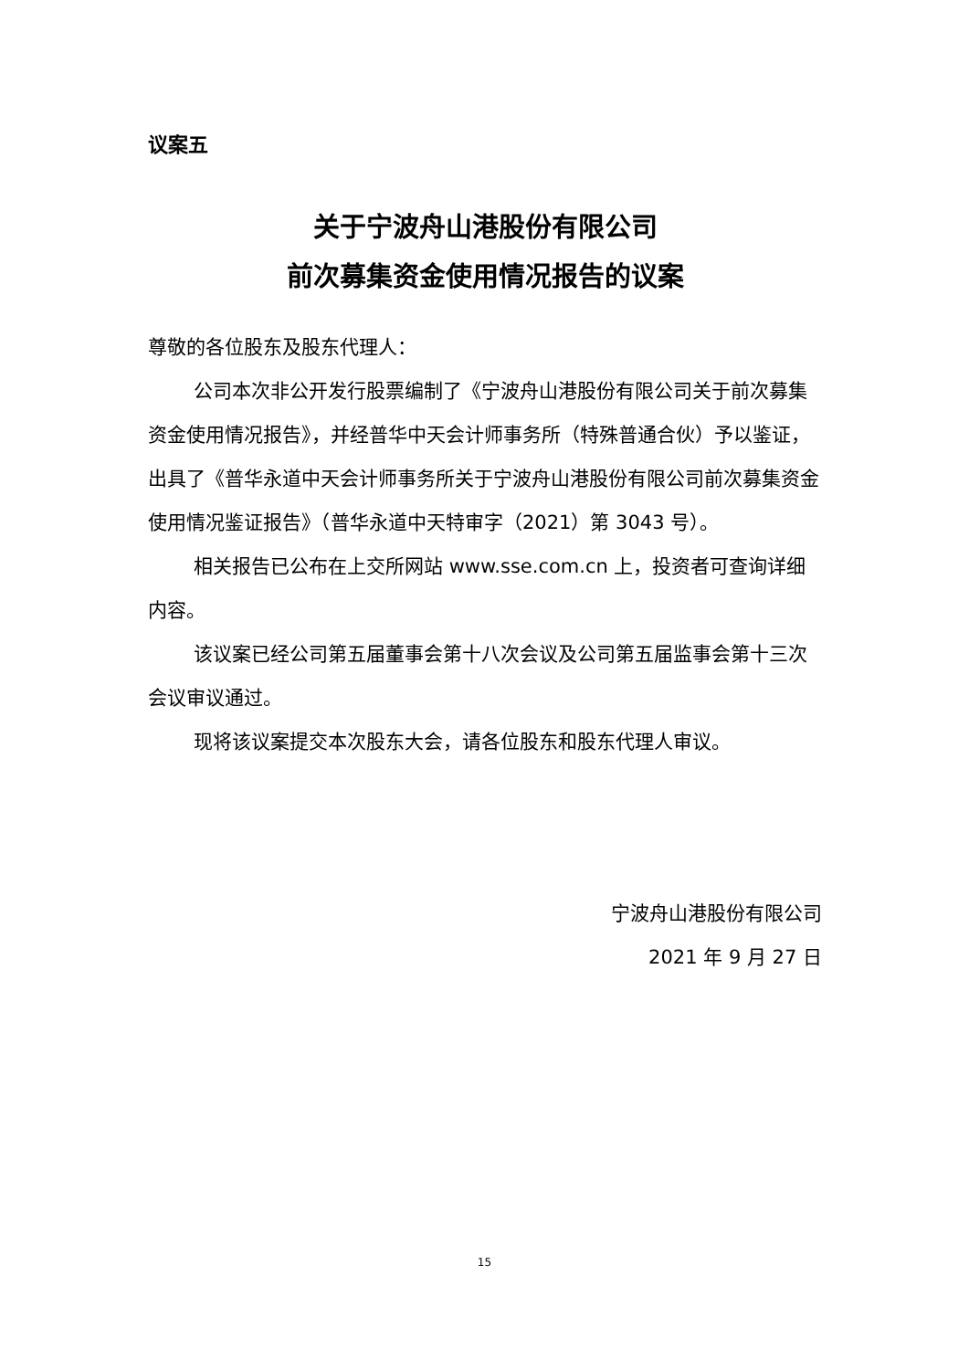议案五
关于宁波舟山港股份有限公司
前次募集资金使用情况报告的议案
尊敬的各位股东及股东代理人：
公司本次非公开发行股票编制了《宁波舟山港股份有限公司关于前次募集资金使用情况报告》，并经普华中天会计师事务所（特殊普通合伙）予以鉴证，出具了《普华永道中天会计师事务所关于宁波舟山港股份有限公司前次募集资金使用情况鉴证报告》（普华永道中天特审字（2021）第 3043 号）。
相关报告已公布在上交所网站 www.sse.com.cn 上，投资者可查询详细内容。
该议案已经公司第五届董事会第十八次会议及公司第五届监事会第十三次会议审议通过。
现将该议案提交本次股东大会，请各位股东和股东代理人审议。
宁波舟山港股份有限公司
2021 年 9 月 27 日
15